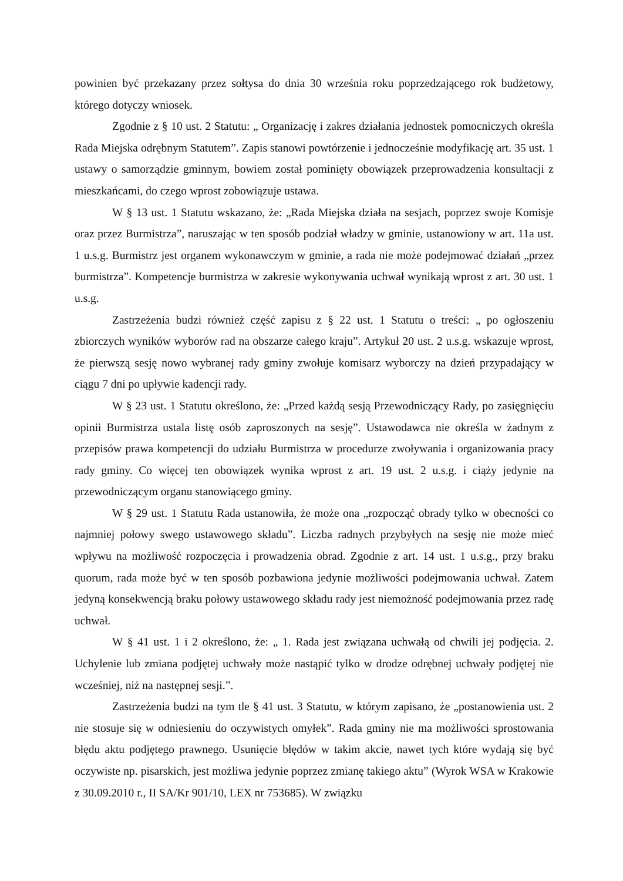powinien być przekazany przez sołtysa do dnia 30 września roku poprzedzającego rok budżetowy, którego dotyczy wniosek.
Zgodnie z § 10 ust. 2 Statutu: „ Organizację i zakres działania jednostek pomocniczych określa Rada Miejska odrębnym Statutem”. Zapis stanowi powtórzenie i jednocześnie modyfikację art. 35 ust. 1 ustawy o samorządzie gminnym, bowiem został pominięty obowiązek przeprowadzenia konsultacji z mieszkańcami, do czego wprost zobowiązuje ustawa.
W § 13 ust. 1 Statutu wskazano, że: „Rada Miejska działa na sesjach, poprzez swoje Komisje oraz przez Burmistrza”, naruszając w ten sposób podział władzy w gminie, ustanowiony w art. 11a ust. 1 u.s.g. Burmistrz jest organem wykonawczym w gminie, a rada nie może podejmować działań „przez burmistrza”. Kompetencje burmistrza w zakresie wykonywania uchwał wynikają wprost z art. 30 ust. 1 u.s.g.
Zastrzeżenia budzi również część zapisu z § 22 ust. 1 Statutu o treści: „ po ogłoszeniu zbiorczych wyników wyborów rad na obszarze całego kraju”. Artykuł 20 ust. 2 u.s.g. wskazuje wprost, że pierwszą sesję nowo wybranej rady gminy zwołuje komisarz wyborczy na dzień przypadający w ciągu 7 dni po upływie kadencji rady.
W § 23 ust. 1 Statutu określono, że: „Przed każdą sesją Przewodniczący Rady, po zasięgnięciu opinii Burmistrza ustala listę osób zaproszonych na sesję”. Ustawodawca nie określa w żadnym z przepisów prawa kompetencji do udziału Burmistrza w procedurze zwoływania i organizowania pracy rady gminy. Co więcej ten obowiązek wynika wprost z art. 19 ust. 2 u.s.g. i ciąży jedynie na przewodniczącym organu stanowiącego gminy.
W § 29 ust. 1 Statutu Rada ustanowiła, że może ona „rozpocząć obrady tylko w obecności co najmniej połowy swego ustawowego składu”. Liczba radnych przybyłych na sesję nie może mieć wpływu na możliwość rozpoczęcia i prowadzenia obrad. Zgodnie z art. 14 ust. 1 u.s.g., przy braku quorum, rada może być w ten sposób pozbawiona jedynie możliwości podejmowania uchwał. Zatem jedyną konsekwencją braku połowy ustawowego składu rady jest niemożność podejmowania przez radę uchwał.
W § 41 ust. 1 i 2 określono, że: „ 1. Rada jest związana uchwałą od chwili jej podjęcia. 2. Uchylenie lub zmiana podjętej uchwały może nastąpić tylko w drodze odrębnej uchwały podjętej nie wcześniej, niż na następnej sesji.”.
Zastrzeżenia budzi na tym tle § 41 ust. 3 Statutu, w którym zapisano, że „postanowienia ust. 2 nie stosuje się w odniesieniu do oczywistych omyłek”. Rada gminy nie ma możliwości sprostowania błędu aktu podjętego prawnego. Usunięcie błędów w takim akcie, nawet tych które wydają się być oczywiste np. pisarskich, jest możliwa jedynie poprzez zmianę takiego aktu” (Wyrok WSA w Krakowie z 30.09.2010 r., II SA/Kr 901/10, LEX nr 753685). W związku